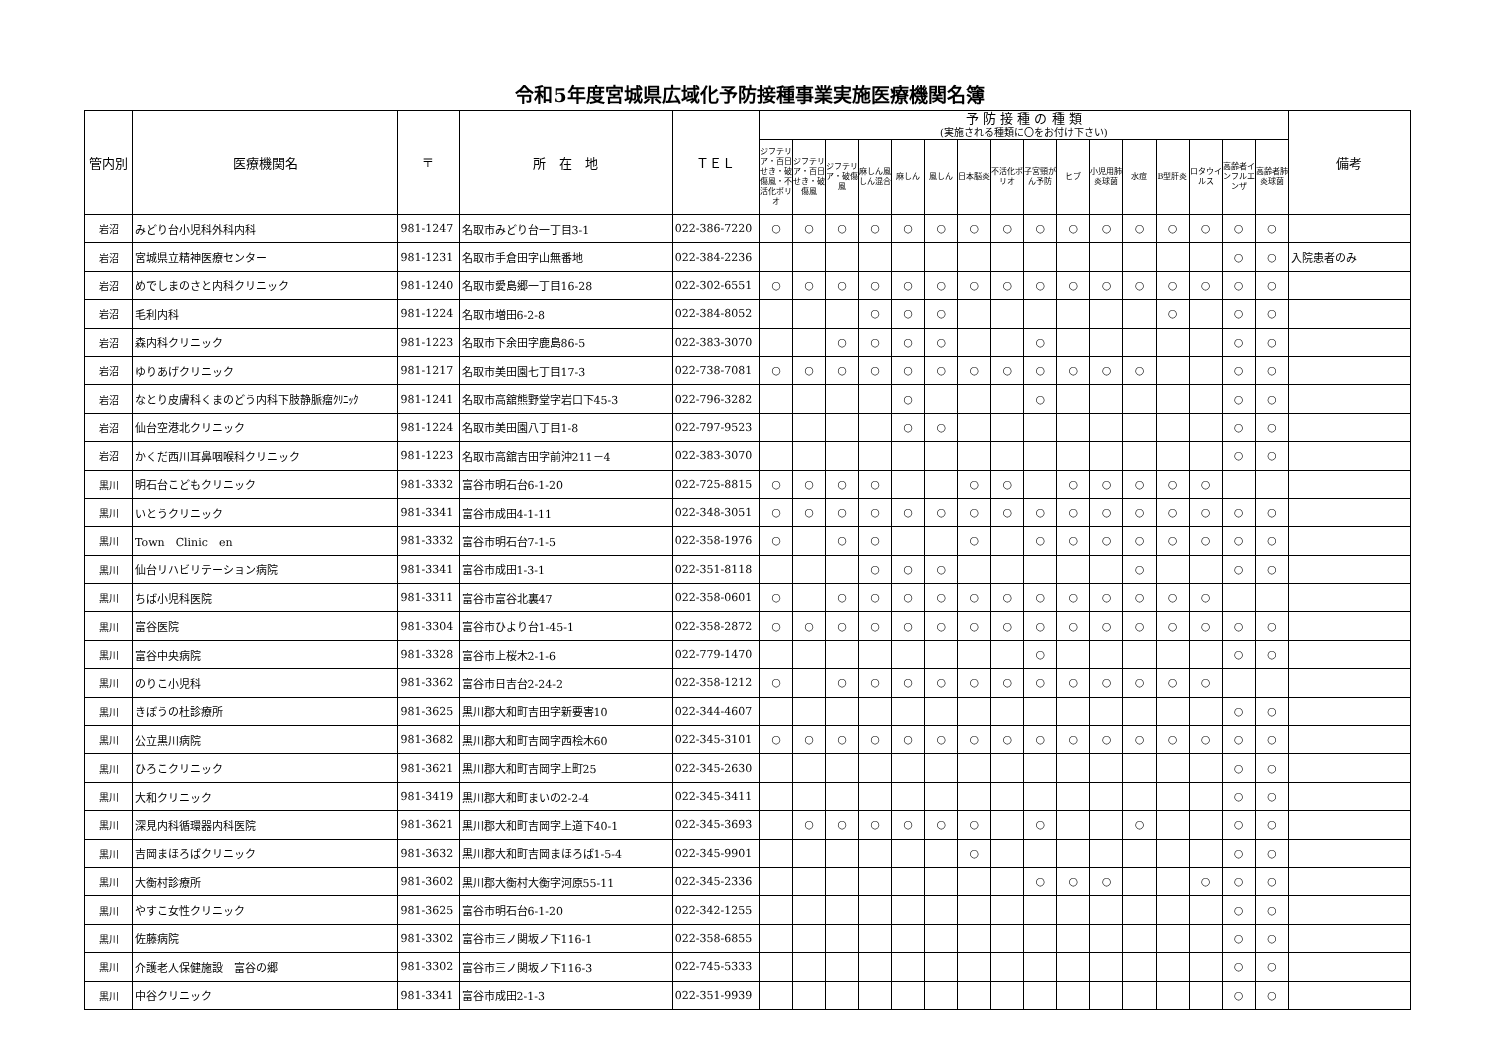令和5年度宮城県広域化予防接種事業実施医療機関名簿
| 管内別 | 医療機関名 | 〒 | 所 在 地 | ＴＥＬ | 予 防 接 種 の 種 類 (実施される種類に〇をお付け下さい) | | | | | | | | | | | | | | | | 備考 |
| --- | --- | --- | --- | --- | --- | --- | --- | --- | --- | --- | --- | --- | --- | --- | --- | --- | --- | --- | --- | --- | --- |
| | | | | | ジフテリア・百日せき・破傷風・不活化ポリオ | ジフテリア・百日せき・破傷風 | ジフテリア・破傷風 | 麻しん風しん混合 | 麻しん | 風しん | 日本脳炎 | 不活化ポリオ | 子宮頸がん予防 | ヒブ | 小児用肺炎球菌 | 水痘 | B型肝炎 | ロタウイルス | 高齢者インフルエンザ | 高齢者肺炎球菌 | |
| 岩沼 | みどり台小児科外科内科 | 981-1247 | 名取市みどり台一丁目3-1 | 022-386-7220 | ○ | ○ | ○ | ○ | ○ | ○ | ○ | ○ | ○ | ○ | ○ | ○ | ○ | ○ | ○ | ○ | |
| 岩沼 | 宮城県立精神医療センター | 981-1231 | 名取市手倉田字山無番地 | 022-384-2236 | | | | | | | | | | | | | | | ○ | ○ | 入院患者のみ |
| 岩沼 | めでしまのさと内科クリニック | 981-1240 | 名取市愛島郷一丁目16-28 | 022-302-6551 | ○ | ○ | ○ | ○ | ○ | ○ | ○ | ○ | ○ | ○ | ○ | ○ | ○ | ○ | ○ | ○ | |
| 岩沼 | 毛利内科 | 981-1224 | 名取市増田6-2-8 | 022-384-8052 | | | | ○ | ○ | ○ | | | | | | | ○ | | ○ | ○ | |
| 岩沼 | 森内科クリニック | 981-1223 | 名取市下余田字鹿島86-5 | 022-383-3070 | | | ○ | ○ | ○ | ○ | | | ○ | | | | | | ○ | ○ | |
| 岩沼 | ゆりあげクリニック | 981-1217 | 名取市美田園七丁目17-3 | 022-738-7081 | ○ | ○ | ○ | ○ | ○ | ○ | ○ | ○ | ○ | ○ | ○ | ○ | | | ○ | ○ | |
| 岩沼 | なとり皮膚科くまのどう内科下肢静脈瘤ｸﾘﾆｯｸ | 981-1241 | 名取市高舘熊野堂字岩口下45-3 | 022-796-3282 | | | | | ○ | | | | ○ | | | | | | ○ | ○ | |
| 岩沼 | 仙台空港北クリニック | 981-1224 | 名取市美田園八丁目1-8 | 022-797-9523 | | | | | ○ | ○ | | | | | | | | | ○ | ○ | |
| 岩沼 | かくだ西川耳鼻咽喉科クリニック | 981-1223 | 名取市高舘吉田字前沖211－4 | 022-383-3070 | | | | | | | | | | | | | | | ○ | ○ | |
| 黒川 | 明石台こどもクリニック | 981-3332 | 富谷市明石台6-1-20 | 022-725-8815 | ○ | ○ | ○ | ○ | | | ○ | ○ | | ○ | ○ | ○ | ○ | ○ | | | |
| 黒川 | いとうクリニック | 981-3341 | 富谷市成田4-1-11 | 022-348-3051 | ○ | ○ | ○ | ○ | ○ | ○ | ○ | ○ | ○ | ○ | ○ | ○ | ○ | ○ | ○ | ○ | |
| 黒川 | Town Clinic en | 981-3332 | 富谷市明石台7-1-5 | 022-358-1976 | ○ | | ○ | ○ | | | ○ | | ○ | ○ | ○ | ○ | ○ | ○ | ○ | ○ | |
| 黒川 | 仙台リハビリテーション病院 | 981-3341 | 富谷市成田1-3-1 | 022-351-8118 | | | | ○ | ○ | ○ | | | | | | ○ | | | ○ | ○ | |
| 黒川 | ちば小児科医院 | 981-3311 | 富谷市富谷北裏47 | 022-358-0601 | ○ | | ○ | ○ | ○ | ○ | ○ | ○ | ○ | ○ | ○ | ○ | ○ | ○ | | | |
| 黒川 | 富谷医院 | 981-3304 | 富谷市ひより台1-45-1 | 022-358-2872 | ○ | ○ | ○ | ○ | ○ | ○ | ○ | ○ | ○ | ○ | ○ | ○ | ○ | ○ | ○ | ○ | |
| 黒川 | 富谷中央病院 | 981-3328 | 富谷市上桜木2-1-6 | 022-779-1470 | | | | | | | | | ○ | | | | | | ○ | ○ | |
| 黒川 | のりこ小児科 | 981-3362 | 富谷市日吉台2-24-2 | 022-358-1212 | ○ | | ○ | ○ | ○ | ○ | ○ | ○ | ○ | ○ | ○ | ○ | ○ | ○ | | | |
| 黒川 | きぼうの杜診療所 | 981-3625 | 黒川郡大和町吉田字新要害10 | 022-344-4607 | | | | | | | | | | | | | | | ○ | ○ | |
| 黒川 | 公立黒川病院 | 981-3682 | 黒川郡大和町吉岡字西桧木60 | 022-345-3101 | ○ | ○ | ○ | ○ | ○ | ○ | ○ | ○ | ○ | ○ | ○ | ○ | ○ | ○ | ○ | ○ | |
| 黒川 | ひろこクリニック | 981-3621 | 黒川郡大和町吉岡字上町25 | 022-345-2630 | | | | | | | | | | | | | | | ○ | ○ | |
| 黒川 | 大和クリニック | 981-3419 | 黒川郡大和町まいの2-2-4 | 022-345-3411 | | | | | | | | | | | | | | | ○ | ○ | |
| 黒川 | 深見内科循環器内科医院 | 981-3621 | 黒川郡大和町吉岡字上道下40-1 | 022-345-3693 | | ○ | ○ | ○ | ○ | ○ | ○ | | ○ | | | ○ | | | ○ | ○ | |
| 黒川 | 吉岡まほろばクリニック | 981-3632 | 黒川郡大和町吉岡まほろば1-5-4 | 022-345-9901 | | | | | | | ○ | | | | | | | | ○ | ○ | |
| 黒川 | 大衡村診療所 | 981-3602 | 黒川郡大衡村大衡字河原55-11 | 022-345-2336 | | | | | | | | | ○ | ○ | ○ | | | ○ | ○ | ○ | |
| 黒川 | やすこ女性クリニック | 981-3625 | 富谷市明石台6-1-20 | 022-342-1255 | | | | | | | | | | | | | | | ○ | ○ | |
| 黒川 | 佐藤病院 | 981-3302 | 富谷市三ノ関坂ノ下116-1 | 022-358-6855 | | | | | | | | | | | | | | | ○ | ○ | |
| 黒川 | 介護老人保健施設 富谷の郷 | 981-3302 | 富谷市三ノ関坂ノ下116-3 | 022-745-5333 | | | | | | | | | | | | | | | ○ | ○ | |
| 黒川 | 中谷クリニック | 981-3341 | 富谷市成田2-1-3 | 022-351-9939 | | | | | | | | | | | | | | | ○ | ○ | |